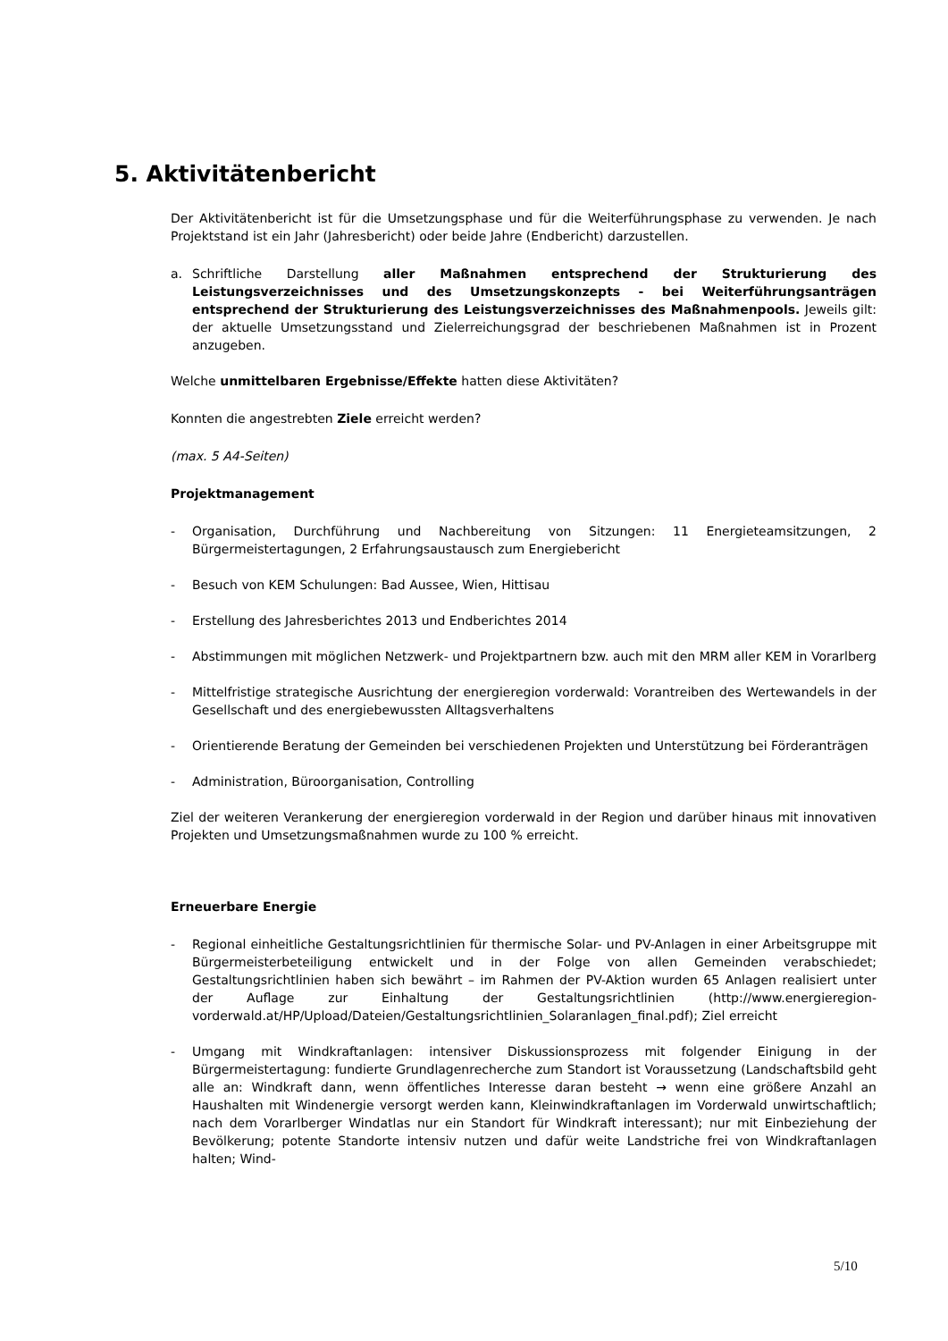5. Aktivitätenbericht
Der Aktivitätenbericht ist für die Umsetzungsphase und für die Weiterführungsphase zu verwenden. Je nach Projektstand ist ein Jahr (Jahresbericht) oder beide Jahre (Endbericht) darzustellen.
a. Schriftliche Darstellung aller Maßnahmen entsprechend der Strukturierung des Leistungsverzeichnisses und des Umsetzungskonzepts - bei Weiterführungsanträgen entsprechend der Strukturierung des Leistungsverzeichnisses des Maßnahmenpools. Jeweils gilt: der aktuelle Umsetzungsstand und Zielerreichungsgrad der beschriebenen Maßnahmen ist in Prozent anzugeben.
Welche unmittelbaren Ergebnisse/Effekte hatten diese Aktivitäten?
Konnten die angestrebten Ziele erreicht werden?
(max. 5 A4-Seiten)
Projektmanagement
- Organisation, Durchführung und Nachbereitung von Sitzungen: 11 Energieteamsitzungen, 2 Bürgermeistertagungen, 2 Erfahrungsaustausch zum Energiebericht
- Besuch von KEM Schulungen: Bad Aussee, Wien, Hittisau
- Erstellung des Jahresberichtes 2013 und Endberichtes 2014
- Abstimmungen mit möglichen Netzwerk- und Projektpartnern bzw. auch mit den MRM aller KEM in Vorarlberg
- Mittelfristige strategische Ausrichtung der energieregion vorderwald: Vorantreiben des Wertewandels in der Gesellschaft und des energiebewussten Alltagsverhaltens
- Orientierende Beratung der Gemeinden bei verschiedenen Projekten und Unterstützung bei Förderanträgen
- Administration, Büroorganisation, Controlling
Ziel der weiteren Verankerung der energieregion vorderwald in der Region und darüber hinaus mit innovativen Projekten und Umsetzungsmaßnahmen wurde zu 100 % erreicht.
Erneuerbare Energie
- Regional einheitliche Gestaltungsrichtlinien für thermische Solar- und PV-Anlagen in einer Arbeitsgruppe mit Bürgermeisterbeteiligung entwickelt und in der Folge von allen Gemeinden verabschiedet; Gestaltungsrichtlinien haben sich bewährt – im Rahmen der PV-Aktion wurden 65 Anlagen realisiert unter der Auflage zur Einhaltung der Gestaltungsrichtlinien (http://www.energieregion-vorderwald.at/HP/Upload/Dateien/Gestaltungsrichtlinien_Solaranlagen_final.pdf); Ziel erreicht
- Umgang mit Windkraftanlagen: intensiver Diskussionsprozess mit folgender Einigung in der Bürgermeistertagung: fundierte Grundlagenrecherche zum Standort ist Voraussetzung (Landschaftsbild geht alle an: Windkraft dann, wenn öffentliches Interesse daran besteht → wenn eine größere Anzahl an Haushalten mit Windenergie versorgt werden kann, Kleinwindkraftanlagen im Vorderwald unwirtschaftlich; nach dem Vorarlberger Windatlas nur ein Standort für Windkraft interessant); nur mit Einbeziehung der Bevölkerung; potente Standorte intensiv nutzen und dafür weite Landstriche frei von Windkraftanlagen halten; Wind-
5/10